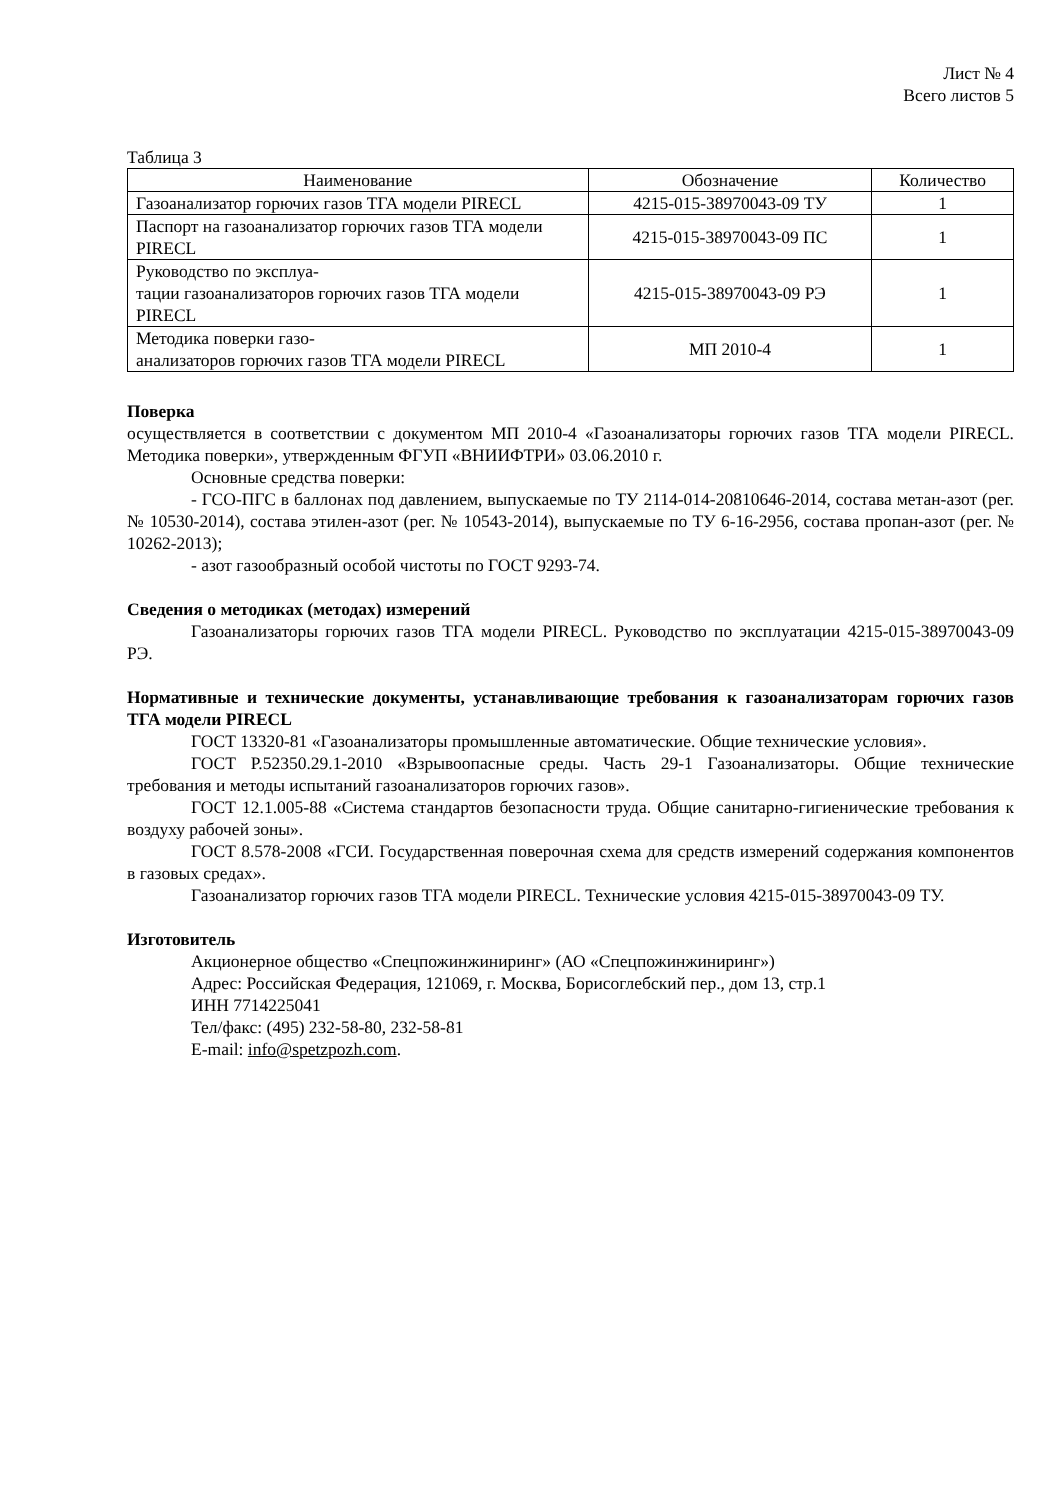Лист № 4
Всего листов 5
Таблица 3
| Наименование | Обозначение | Количество |
| --- | --- | --- |
| Газоанализатор горючих газов ТГА модели PIRECL | 4215-015-38970043-09 ТУ | 1 |
| Паспорт на газоанализатор горючих газов ТГА модели PIRECL | 4215-015-38970043-09 ПС | 1 |
| Руководство по эксплуа- тации газоанализаторов горючих газов ТГА модели PIRECL | 4215-015-38970043-09 РЭ | 1 |
| Методика поверки газо- анализаторов горючих газов ТГА модели PIRECL | МП 2010-4 | 1 |
Поверка
осуществляется в соответствии с документом МП 2010-4 «Газоанализаторы горючих газов ТГА модели PIRECL. Методика поверки», утвержденным ФГУП «ВНИИФТРИ» 03.06.2010 г.
Основные средства поверки:
- ГСО-ПГС в баллонах под давлением, выпускаемые по ТУ 2114-014-20810646-2014, состава метан-азот (рег. № 10530-2014), состава этилен-азот (рег. № 10543-2014), выпускаемые по ТУ 6-16-2956, состава пропан-азот (рег. № 10262-2013);
- азот газообразный особой чистоты по ГОСТ 9293-74.
Сведения о методиках (методах) измерений
Газоанализаторы горючих газов ТГА модели PIRECL. Руководство по эксплуатации 4215-015-38970043-09 РЭ.
Нормативные и технические документы, устанавливающие требования к газоанализаторам горючих газов ТГА модели PIRECL
ГОСТ 13320-81 «Газоанализаторы промышленные автоматические. Общие технические условия».
ГОСТ Р.52350.29.1-2010 «Взрывоопасные среды. Часть 29-1 Газоанализаторы. Общие технические требования и методы испытаний газоанализаторов горючих газов».
ГОСТ 12.1.005-88 «Система стандартов безопасности труда. Общие санитарно-гигиенические требования к воздуху рабочей зоны».
ГОСТ 8.578-2008 «ГСИ. Государственная поверочная схема для средств измерений содержания компонентов в газовых средах».
Газоанализатор горючих газов ТГА модели PIRECL. Технические условия 4215-015-38970043-09 ТУ.
Изготовитель
Акционерное общество «Спецпожинжиниринг» (АО «Спецпожинжиниринг»)
Адрес: Российская Федерация, 121069, г. Москва, Борисоглебский пер., дом 13, стр.1
ИНН 7714225041
Тел/факс: (495) 232-58-80, 232-58-81
E-mail: info@spetzpozh.com.